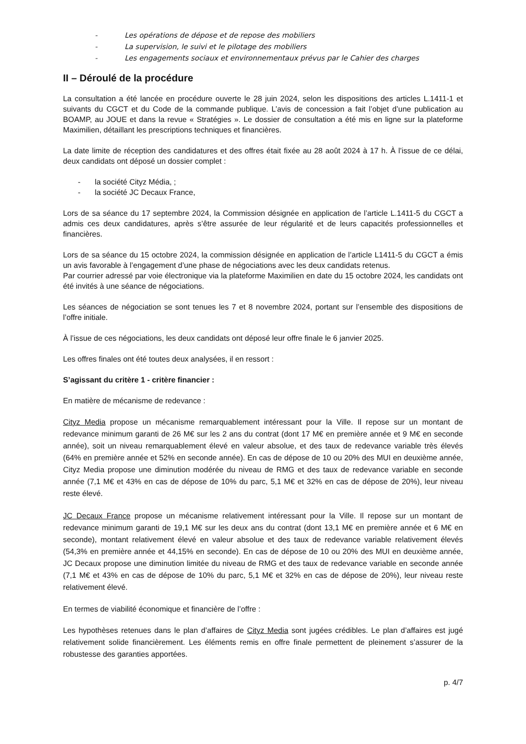- Les opérations de dépose et de repose des mobiliers
- La supervision, le suivi et le pilotage des mobiliers
- Les engagements sociaux et environnementaux prévus par le Cahier des charges
II – Déroulé de la procédure
La consultation a été lancée en procédure ouverte le 28 juin 2024, selon les dispositions des articles L.1411-1 et suivants du CGCT et du Code de la commande publique. L’avis de concession a fait l’objet d’une publication au BOAMP, au JOUE et dans la revue « Stratégies ». Le dossier de consultation a été mis en ligne sur la plateforme Maximilien, détaillant les prescriptions techniques et financières.
La date limite de réception des candidatures et des offres était fixée au 28 août 2024 à 17 h. À l’issue de ce délai, deux candidats ont déposé un dossier complet :
- la société Cityz Média, ;
- la société JC Decaux France,
Lors de sa séance du 17 septembre 2024, la Commission désignée en application de l’article L.1411-5 du CGCT a admis ces deux candidatures, après s’être assurée de leur régularité et de leurs capacités professionnelles et financières.
Lors de sa séance du 15 octobre 2024, la commission désignée en application de l’article L1411-5 du CGCT a émis un avis favorable à l’engagement d’une phase de négociations avec les deux candidats retenus.
Par courrier adressé par voie électronique via la plateforme Maximilien en date du 15 octobre 2024, les candidats ont été invités à une séance de négociations.
Les séances de négociation se sont tenues les 7 et 8 novembre 2024, portant sur l’ensemble des dispositions de l’offre initiale.
À l’issue de ces négociations, les deux candidats ont déposé leur offre finale le 6 janvier 2025.
Les offres finales ont été toutes deux analysées, il en ressort :
S’agissant du critère 1 - critère financier :
En matière de mécanisme de redevance :
Cityz Media propose un mécanisme remarquablement intéressant pour la Ville. Il repose sur un montant de redevance minimum garanti de 26 M€ sur les 2 ans du contrat (dont 17 M€ en première année et 9 M€ en seconde année), soit un niveau remarquablement élevé en valeur absolue, et des taux de redevance variable très élevés (64% en première année et 52% en seconde année). En cas de dépose de 10 ou 20% des MUI en deuxième année, Cityz Media propose une diminution modérée du niveau de RMG et des taux de redevance variable en seconde année (7,1 M€ et 43% en cas de dépose de 10% du parc, 5,1 M€ et 32% en cas de dépose de 20%), leur niveau reste élevé.
JC Decaux France propose un mécanisme relativement intéressant pour la Ville. Il repose sur un montant de redevance minimum garanti de 19,1 M€ sur les deux ans du contrat (dont 13,1 M€ en première année et 6 M€ en seconde), montant relativement élevé en valeur absolue et des taux de redevance variable relativement élevés (54,3% en première année et 44,15% en seconde). En cas de dépose de 10 ou 20% des MUI en deuxième année, JC Decaux propose une diminution limitée du niveau de RMG et des taux de redevance variable en seconde année (7,1 M€ et 43% en cas de dépose de 10% du parc, 5,1 M€ et 32% en cas de dépose de 20%), leur niveau reste relativement élevé.
En termes de viabilité économique et financière de l’offre :
Les hypothèses retenues dans le plan d’affaires de Cityz Media sont jugées crédibles. Le plan d’affaires est jugé relativement solide financièrement. Les éléments remis en offre finale permettent de pleinement s’assurer de la robustesse des garanties apportées.
p. 4/7